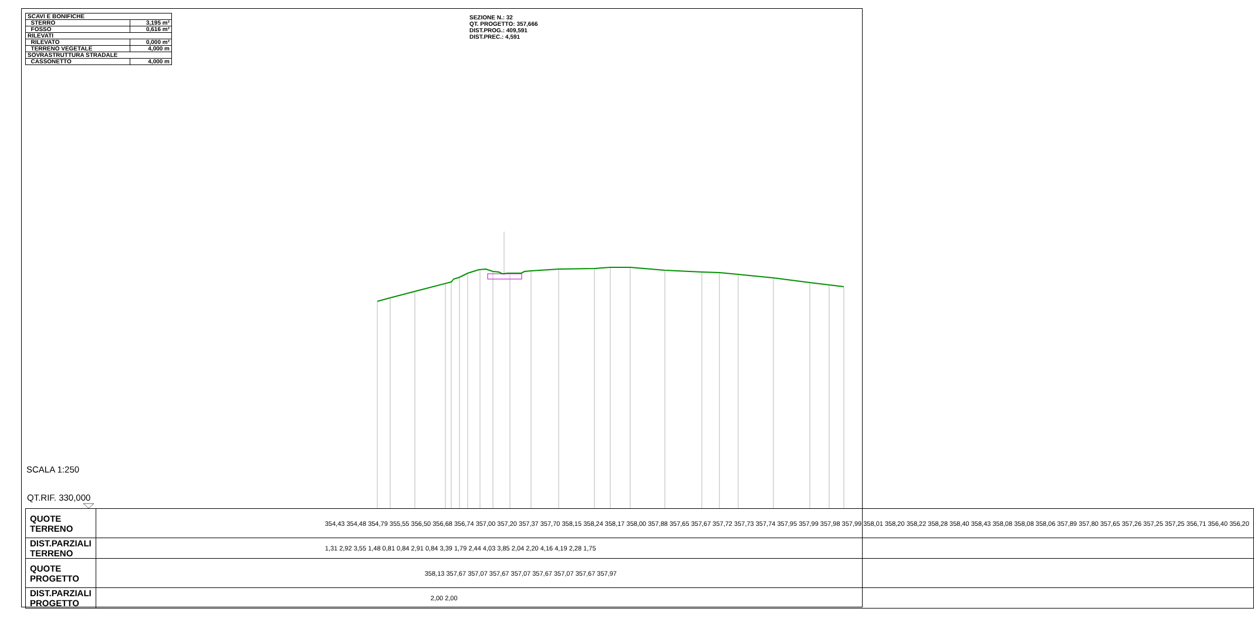| SCAVI E BONIFICHE | |
| STERRO | 3,195 m² |
| FOSSO | 0,616 m² |
| RILEVATI | |
| RILEVATO | 0,000 m² |
| TERRENO VEGETALE | 4,000 m |
| SOVRASTRUTTURA STRADALE | |
| CASSONETTO | 4,000 m |
SEZIONE N.: 32
QT. PROGETTO: 357,666
DIST.PROG.: 409,591
DIST.PREC.: 4,591
SCALA 1:250
QT.RIF. 330,000
| QUOTE TERRENO | 354,43 354,48 354,79 355,55 356,50 356,68 356,74 357,00 357,20 357,37 357,70 358,15 358,24 358,17 358,00 357,88 357,65 357,67 357,72 357,73 357,74 357,95 357,99 357,98 357,99 358,01 358,20 358,22 358,28 358,40 358,43 358,08 358,08 358,06 357,89 357,80 357,65 357,26 357,25 357,25 356,71 356,40 356,20 |
| DIST.PARZIALI TERRENO | 1,31 2,92 3,55 1,48 0,81 0,84 2,91 0,84 3,39 1,79 2,44 4,03 3,85 2,04 2,20 4,16 4,19 2,28 1,75 |
| QUOTE PROGETTO | 358,13 357,67 357,07 357,67 357,07 357,67 357,07 357,67 357,97 |
| DIST.PARZIALI PROGETTO | 2,00 2,00 |